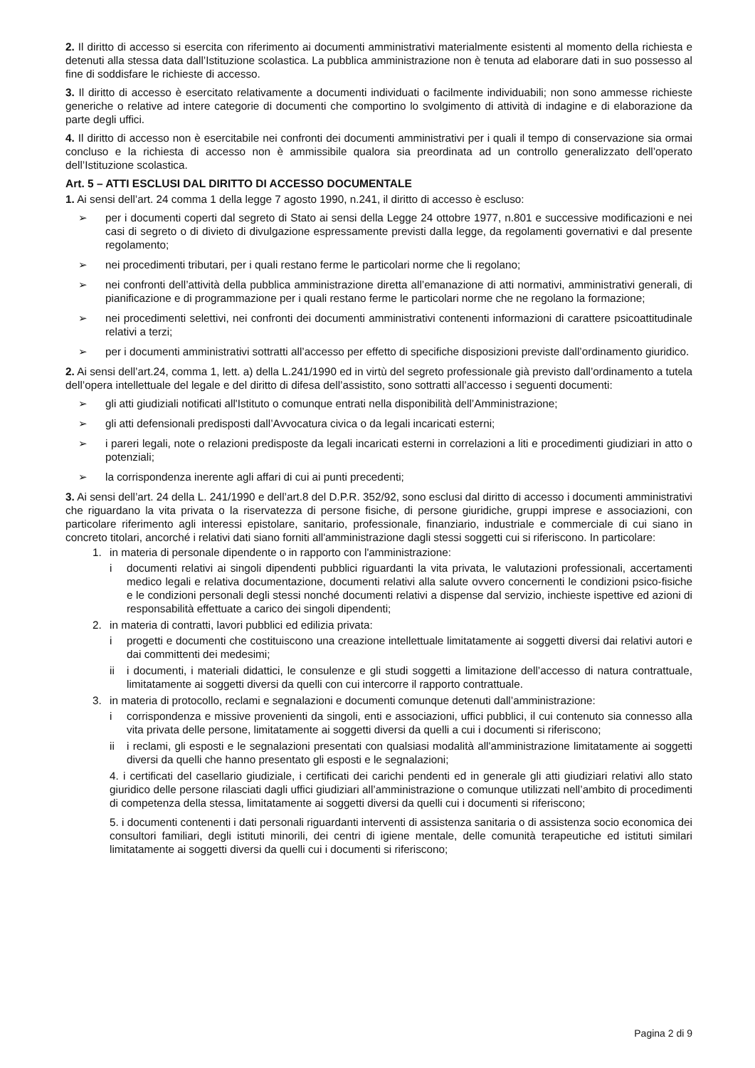2. Il diritto di accesso si esercita con riferimento ai documenti amministrativi materialmente esistenti al momento della richiesta e detenuti alla stessa data dall’Istituzione scolastica. La pubblica amministrazione non è tenuta ad elaborare dati in suo possesso al fine di soddisfare le richieste di accesso.
3. Il diritto di accesso è esercitato relativamente a documenti individuati o facilmente individuabili; non sono ammesse richieste generiche o relative ad intere categorie di documenti che comportino lo svolgimento di attività di indagine e di elaborazione da parte degli uffici.
4. Il diritto di accesso non è esercitabile nei confronti dei documenti amministrativi per i quali il tempo di conservazione sia ormai concluso e la richiesta di accesso non è ammissibile qualora sia preordinata ad un controllo generalizzato dell’operato dell’Istituzione scolastica.
Art. 5 – ATTI ESCLUSI DAL DIRITTO DI ACCESSO DOCUMENTALE
1. Ai sensi dell’art. 24 comma 1 della legge 7 agosto 1990, n.241, il diritto di accesso è escluso:
➢ per i documenti coperti dal segreto di Stato ai sensi della Legge 24 ottobre 1977, n.801 e successive modificazioni e nei casi di segreto o di divieto di divulgazione espressamente previsti dalla legge, da regolamenti governativi e dal presente regolamento;
➢ nei procedimenti tributari, per i quali restano ferme le particolari norme che li regolano;
➢ nei confronti dell’attività della pubblica amministrazione diretta all’emanazione di atti normativi, amministrativi generali, di pianificazione e di programmazione per i quali restano ferme le particolari norme che ne regolano la formazione;
➢ nei procedimenti selettivi, nei confronti dei documenti amministrativi contenenti informazioni di carattere psicoattitudinale relativi a terzi;
➢ per i documenti amministrativi sottratti all’accesso per effetto di specifiche disposizioni previste dall’ordinamento giuridico.
2. Ai sensi dell’art.24, comma 1, lett. a) della L.241/1990 ed in virtù del segreto professionale già previsto dall’ordinamento a tutela dell’opera intellettuale del legale e del diritto di difesa dell’assistito, sono sottratti all’accesso i seguenti documenti:
➢ gli atti giudiziali notificati all'Istituto o comunque entrati nella disponibilità dell’Amministrazione;
➢ gli atti defensionali predisposti dall’Avvocatura civica o da legali incaricati esterni;
➢ i pareri legali, note o relazioni predisposte da legali incaricati esterni in correlazioni a liti e procedimenti giudiziari in atto o potenziali;
➢ la corrispondenza inerente agli affari di cui ai punti precedenti;
3. Ai sensi dell’art. 24 della L. 241/1990 e dell’art.8 del D.P.R. 352/92, sono esclusi dal diritto di accesso i documenti amministrativi che riguardano la vita privata o la riservatezza di persone fisiche, di persone giuridiche, gruppi imprese e associazioni, con particolare riferimento agli interessi epistolare, sanitario, professionale, finanziario, industriale e commerciale di cui siano in concreto titolari, ancorché i relativi dati siano forniti all'amministrazione dagli stessi soggetti cui si riferiscono. In particolare:
1. in materia di personale dipendente o in rapporto con l'amministrazione:
i documenti relativi ai singoli dipendenti pubblici riguardanti la vita privata, le valutazioni professionali, accertamenti medico legali e relativa documentazione, documenti relativi alla salute ovvero concernenti le condizioni psico-fisiche e le condizioni personali degli stessi nonché documenti relativi a dispense dal servizio, inchieste ispettive ed azioni di responsabilità effettuate a carico dei singoli dipendenti;
2. in materia di contratti, lavori pubblici ed edilizia privata:
i progetti e documenti che costituiscono una creazione intellettuale limitatamente ai soggetti diversi dai relativi autori e dai committenti dei medesimi;
ii i documenti, i materiali didattici, le consulenze e gli studi soggetti a limitazione dell’accesso di natura contrattuale, limitatamente ai soggetti diversi da quelli con cui intercorre il rapporto contrattuale.
3. in materia di protocollo, reclami e segnalazioni e documenti comunque detenuti dall’amministrazione:
i corrispondenza e missive provenienti da singoli, enti e associazioni, uffici pubblici, il cui contenuto sia connesso alla vita privata delle persone, limitatamente ai soggetti diversi da quelli a cui i documenti si riferiscono;
ii i reclami, gli esposti e le segnalazioni presentati con qualsiasi modalità all'amministrazione limitatamente ai soggetti diversi da quelli che hanno presentato gli esposti e le segnalazioni;
4. i certificati del casellario giudiziale, i certificati dei carichi pendenti ed in generale gli atti giudiziari relativi allo stato giuridico delle persone rilasciati dagli uffici giudiziari all’amministrazione o comunque utilizzati nell’ambito di procedimenti di competenza della stessa, limitatamente ai soggetti diversi da quelli cui i documenti si riferiscono;
5. i documenti contenenti i dati personali riguardanti interventi di assistenza sanitaria o di assistenza socio economica dei consultori familiari, degli istituti minorili, dei centri di igiene mentale, delle comunità terapeutiche ed istituti similari limitatamente ai soggetti diversi da quelli cui i documenti si riferiscono;
Pagina 2 di 9